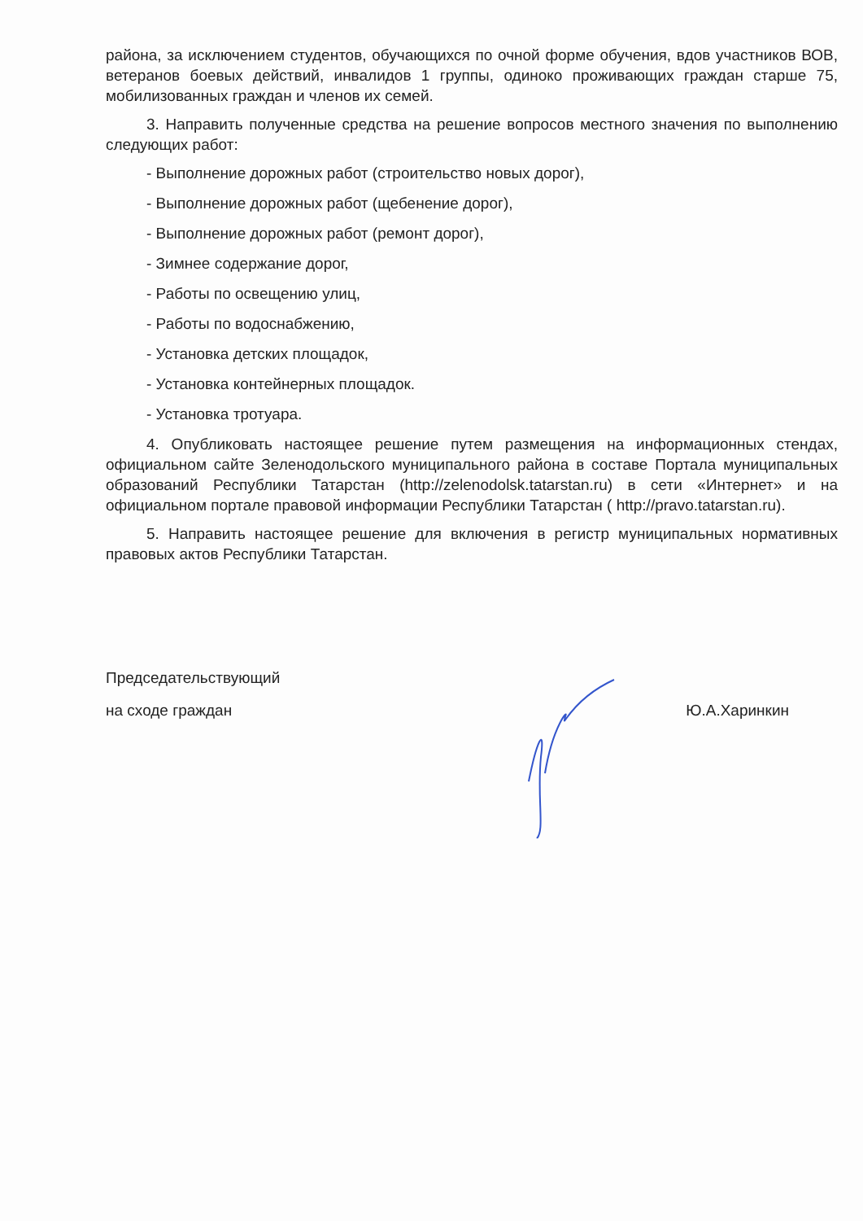района, за исключением студентов, обучающихся по очной форме обучения, вдов участников ВОВ, ветеранов боевых действий, инвалидов 1 группы, одиноко проживающих граждан старше 75, мобилизованных граждан и членов их семей.
3. Направить полученные средства на решение вопросов местного значения по выполнению следующих работ:
- Выполнение дорожных работ (строительство новых дорог),
- Выполнение дорожных работ (щебенение дорог),
- Выполнение дорожных работ (ремонт дорог),
- Зимнее содержание дорог,
- Работы по освещению улиц,
- Работы по водоснабжению,
- Установка детских площадок,
- Установка контейнерных площадок.
- Установка тротуара.
4. Опубликовать настоящее решение путем размещения на информационных стендах, официальном сайте Зеленодольского муниципального района в составе Портала муниципальных образований Республики Татарстан (http://zelenodolsk.tatarstan.ru) в сети «Интернет» и на официальном портале правовой информации Республики Татарстан ( http://pravo.tatarstan.ru).
5. Направить настоящее решение для включения в регистр муниципальных нормативных правовых актов Республики Татарстан.
Председательствующий
на сходе граждан
Ю.А.Харинкин